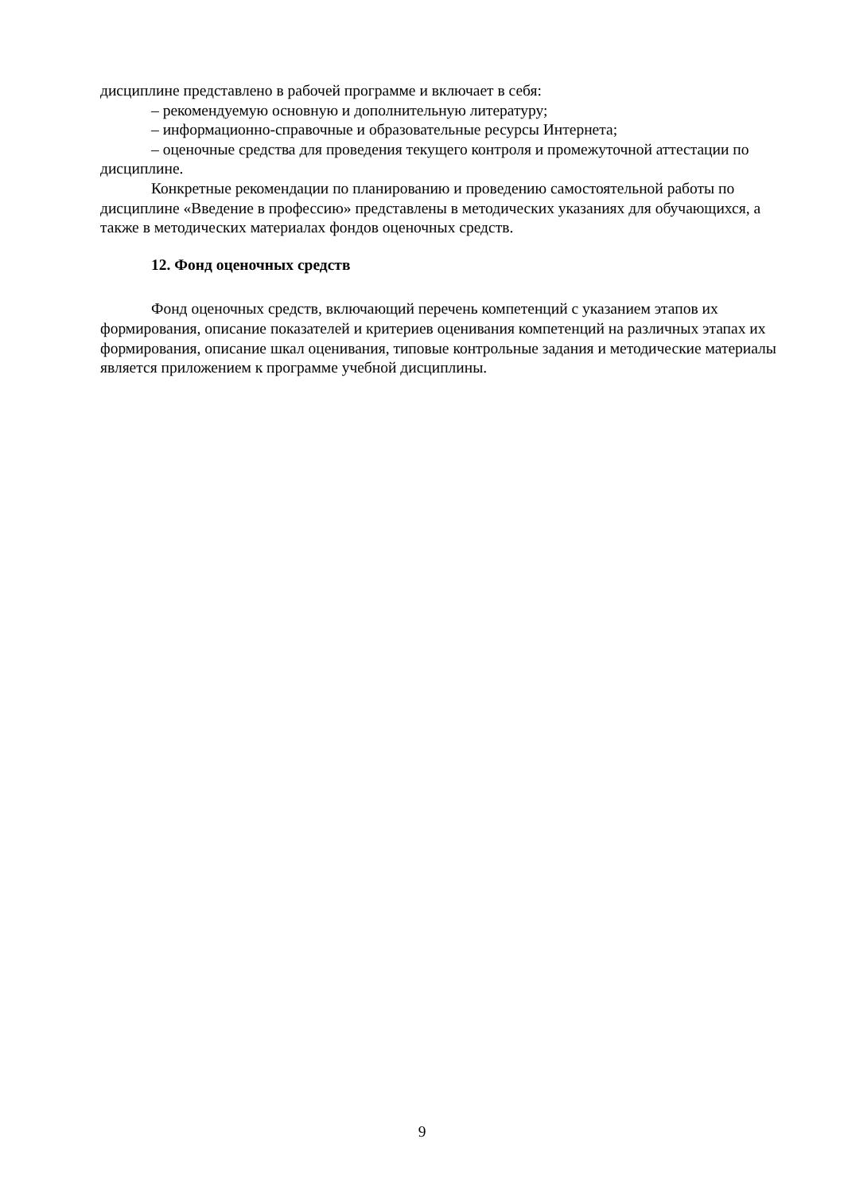дисциплине представлено в рабочей программе и включает в себя:
– рекомендуемую основную и дополнительную литературу;
– информационно-справочные и образовательные ресурсы Интернета;
– оценочные средства для проведения текущего контроля и промежуточной аттестации по дисциплине.
Конкретные рекомендации по планированию и проведению самостоятельной работы по дисциплине «Введение в профессию» представлены в методических указаниях для обучающихся, а также в методических материалах фондов оценочных средств.
12. Фонд оценочных средств
Фонд оценочных средств, включающий перечень компетенций с указанием этапов их формирования, описание показателей и критериев оценивания компетенций на различных этапах их формирования, описание шкал оценивания, типовые контрольные задания и методические материалы является приложением к программе учебной дисциплины.
9